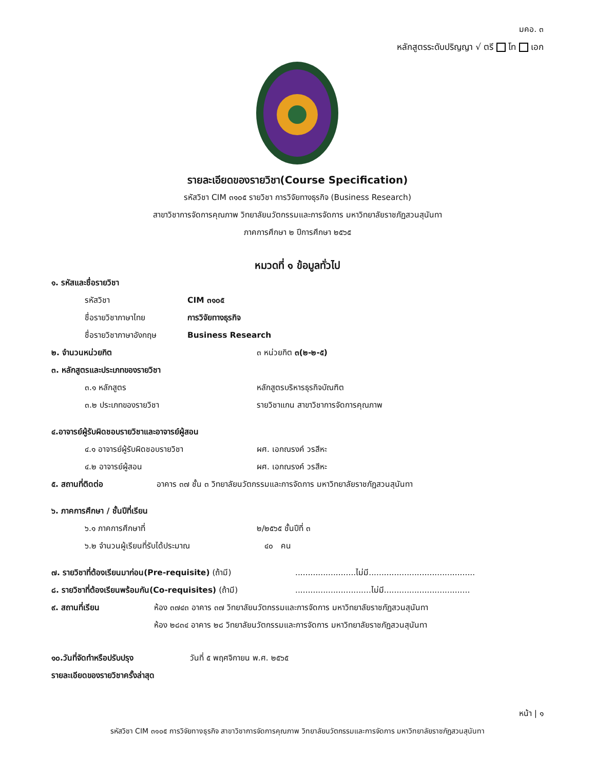มคอ. ๓
หลักสูตรระดับปริญญา √ ตรี โท เอก
รายละเอียดของรายวิชา(Course Specification)
รหัสวิชา CIM ๓๑๐๕ รายวิชา การวิจัยทางธุรกิจ (Business Research)
สาขาวิชาการจัดการคุณภาพ วิทยาลัยนวัตกรรมและการจัดการ มหาวิทยาลัยราชภัฏสวนสุนันทา
ภาคการศึกษา ๒ ปีการศึกษา ๒๕๖๕
หมวดที่ ๑ ข้อมูลทั่วไป
๑. รหัสและชื่อรายวิชา
รหัสวิชา CIM ๓๑๐๕
ชื่อรายวิชาภาษาไทย การวิจัยทางธุรกิจ
ชื่อรายวิชาภาษาอังกฤษ Business Research
๒. จำนวนหน่วยกิต ๓ หน่วยกิต ๓(๒-๒-๕)
๓. หลักสูตรและประเภทของรายวิชา
๓.๑ หลักสูตร หลักสูตรบริหารธุรกิจบัณฑิต
๓.๒ ประเภทของรายวิชา รายวิชาแกน สาขาวิชาการจัดการคุณภาพ
๔.อาจารย์ผู้รับผิดชอบรายวิชาและอาจารย์ผู้สอน
๔.๑ อาจารย์ผู้รับผิดชอบรายวิชา ผศ. เอกณรงค์ วรสีหะ
๔.๒ อาจารย์ผู้สอน ผศ. เอกณรงค์ วรสีหะ
๕. สถานที่ติดต่อ อาคาร ๓๗ ชั้น ๓ วิทยาลัยนวัตกรรมและการจัดการ มหาวิทยาลัยราชภัฏสวนสุนันทา
๖. ภาคการศึกษา / ชั้นปีที่เรียน
๖.๑ ภาคการศึกษาที่ ๒/๒๕๖๕ ชั้นปีที่ ๓
๖.๒ จำนวนผู้เรียนที่รับได้ประมาณ ๔๐ คน
๗. รายวิชาที่ต้องเรียนมาก่อน(Pre-requisite) (ถ้ามี)........................ไม่มี..........................................
๘. รายวิชาที่ต้องเรียนพร้อมกัน(Co-requisites) (ถ้ามี)..............................ไม่มี..................................
๙. สถานที่เรียน ห้อง ๓๗๔๓ อาคาร ๓๗ วิทยาลัยนวัตกรรมและการจัดการ มหาวิทยาลัยราชภัฏสวนสุนันทา
ห้อง ๒๘๓๔ อาคาร ๒๘ วิทยาลัยนวัตกรรมและการจัดการ มหาวิทยาลัยราชภัฏสวนสุนันทา
๑๐.วันที่จัดทำหรือปรับปรุง วันที่ ๕ พฤศจิกายน พ.ศ. ๒๕๖๕
รายละเอียดของรายวิชาครั้งล่าสุด
หน้า | ๑
รหัสวิชา CIM ๓๑๐๕ การวิจัยทางธุรกิจ สาขาวิชาการจัดการคุณภาพ วิทยาลัยนวัตกรรมและการจัดการ มหาวิทยาลัยราชภัฏสวนสุนันทา